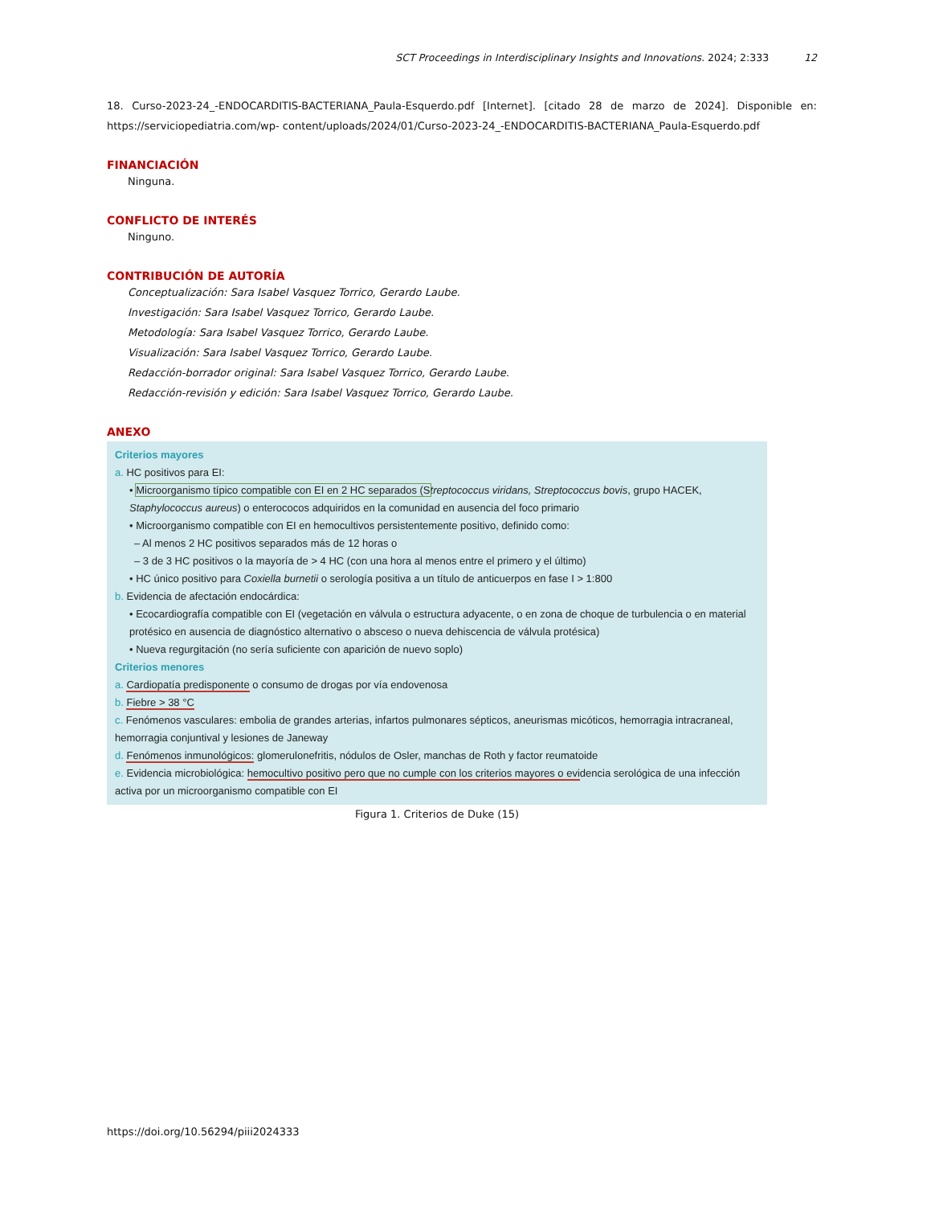SCT Proceedings in Interdisciplinary Insights and Innovations. 2024; 2:333 12
18. Curso-2023-24_-ENDOCARDITIS-BACTERIANA_Paula-Esquerdo.pdf [Internet]. [citado 28 de marzo de 2024]. Disponible en: https://serviciopediatria.com/wp- content/uploads/2024/01/Curso-2023-24_-ENDOCARDITIS-BACTERIANA_Paula-Esquerdo.pdf
FINANCIACIÓN
Ninguna.
CONFLICTO DE INTERÉS
Ninguno.
CONTRIBUCIÓN DE AUTORÍA
Conceptualización: Sara Isabel Vasquez Torrico, Gerardo Laube.
Investigación: Sara Isabel Vasquez Torrico, Gerardo Laube.
Metodología: Sara Isabel Vasquez Torrico, Gerardo Laube.
Visualización: Sara Isabel Vasquez Torrico, Gerardo Laube.
Redacción-borrador original: Sara Isabel Vasquez Torrico, Gerardo Laube.
Redacción-revisión y edición: Sara Isabel Vasquez Torrico, Gerardo Laube.
ANEXO
Criterios mayores
a. HC positivos para EI:
• Microorganismo típico compatible con EI en 2 HC separados (S treptococcus viridans, Streptococcus bovis, grupo HACEK, Staphylococcus aureus) o enterococos adquiridos en la comunidad en ausencia del foco primario
• Microorganismo compatible con EI en hemocultivos persistentemente positivo, definido como:
– Al menos 2 HC positivos separados más de 12 horas o
– 3 de 3 HC positivos o la mayoría de > 4 HC (con una hora al menos entre el primero y el último)
• HC único positivo para Coxiella burnetii o serología positiva a un título de anticuerpos en fase I > 1:800
b. Evidencia de afectación endocárdica:
• Ecocardiografía compatible con EI (vegetación en válvula o estructura adyacente, o en zona de choque de turbulencia o en material protésico en ausencia de diagnóstico alternativo o absceso o nueva dehiscencia de válvula protésica)
• Nueva regurgitación (no sería suficiente con aparición de nuevo soplo)
Criterios menores
a. Cardiopatía predisponente o consumo de drogas por vía endovenosa
b. Fiebre > 38 °C
c. Fenómenos vasculares: embolia de grandes arterias, infartos pulmonares sépticos, aneurismas micóticos, hemorragia intracraneal, hemorragia conjuntival y lesiones de Janeway
d. Fenómenos inmunológicos: glomerulonefritis, nódulos de Osler, manchas de Roth y factor reumatoide
e. Evidencia microbiológica: hemocultivo positivo pero que no cumple con los criterios mayores o evidencia serológica de una infección activa por un microorganismo compatible con EI
Figura 1. Criterios de Duke (15)
https://doi.org/10.56294/piii2024333